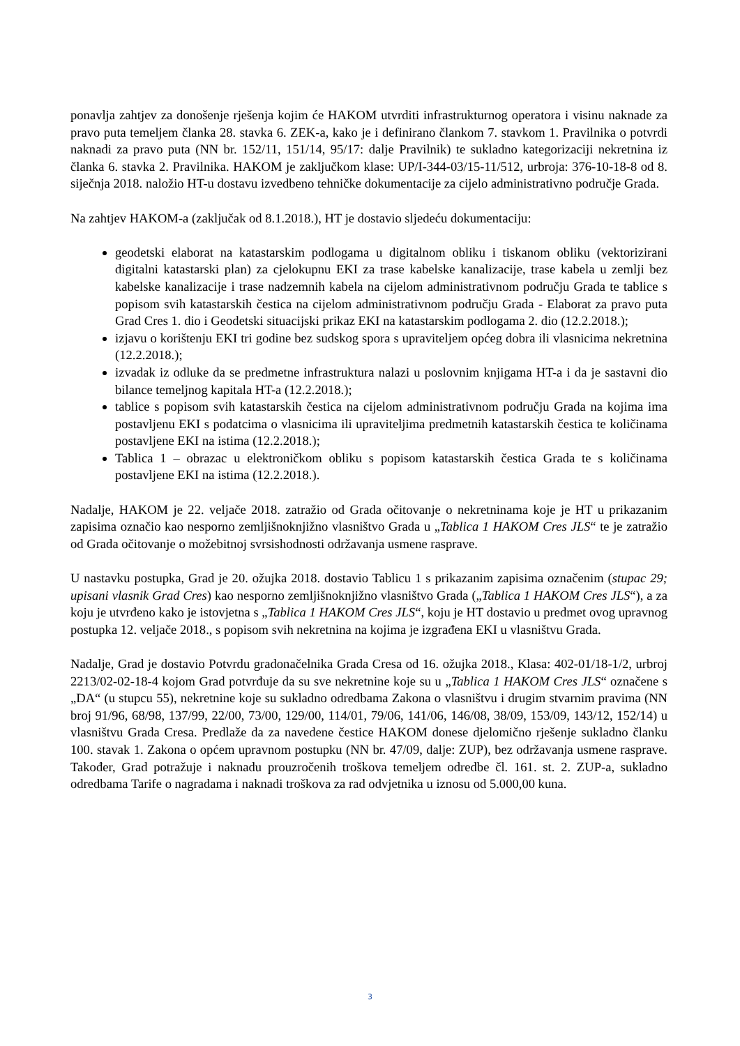ponavlja zahtjev za donošenje rješenja kojim će HAKOM utvrditi infrastrukturnog operatora i visinu naknade za pravo puta temeljem članka 28. stavka 6. ZEK-a, kako je i definirano člankom 7. stavkom 1. Pravilnika o potvrdi naknadi za pravo puta (NN br. 152/11, 151/14, 95/17: dalje Pravilnik) te sukladno kategorizaciji nekretnina iz članka 6. stavka 2. Pravilnika. HAKOM je zaključkom klase: UP/I-344-03/15-11/512, urbroja: 376-10-18-8 od 8. siječnja 2018. naložio HT-u dostavu izvedbeno tehničke dokumentacije za cijelo administrativno područje Grada.
Na zahtjev HAKOM-a (zaključak od 8.1.2018.), HT je dostavio sljedeću dokumentaciju:
geodetski elaborat na katastarskim podlogama u digitalnom obliku i tiskanom obliku (vektorizirani digitalni katastarski plan) za cjelokupnu EKI za trase kabelske kanalizacije, trase kabela u zemlji bez kabelske kanalizacije i trase nadzemnih kabela na cijelom administrativnom području Grada te tablice s popisom svih katastarskih čestica na cijelom administrativnom području Grada - Elaborat za pravo puta Grad Cres 1. dio i Geodetski situacijski prikaz EKI na katastarskim podlogama 2. dio (12.2.2018.);
izjavu o korištenju EKI tri godine bez sudskog spora s upraviteljem općeg dobra ili vlasnicima nekretnina (12.2.2018.);
izvadak iz odluke da se predmetne infrastruktura nalazi u poslovnim knjigama HT-a i da je sastavni dio bilance temeljnog kapitala HT-a (12.2.2018.);
tablice s popisom svih katastarskih čestica na cijelom administrativnom području Grada na kojima ima postavljenu EKI s podatcima o vlasnicima ili upraviteljima predmetnih katastarskih čestica te količinama postavljene EKI na istima (12.2.2018.);
Tablica 1 – obrazac u elektroničkom obliku s popisom katastarskih čestica Grada te s količinama postavljene EKI na istima (12.2.2018.).
Nadalje, HAKOM je 22. veljače 2018. zatražio od Grada očitovanje o nekretninama koje je HT u prikazanim zapisima označio kao nesporno zemljišnoknjižno vlasništvo Grada u „Tablica 1 HAKOM Cres JLS“ te je zatražio od Grada očitovanje o možebitnoj svrsishodnosti održavanja usmene rasprave.
U nastavku postupka, Grad je 20. ožujka 2018. dostavio Tablicu 1 s prikazanim zapisima označenim (stupac 29; upisani vlasnik Grad Cres) kao nesporno zemljišnoknjižno vlasništvo Grada („Tablica 1 HAKOM Cres JLS“), a za koju je utvrđeno kako je istovjetna s „Tablica 1 HAKOM Cres JLS“, koju je HT dostavio u predmet ovog upravnog postupka 12. veljače 2018., s popisom svih nekretnina na kojima je izgrađena EKI u vlasništvu Grada.
Nadalje, Grad je dostavio Potvrdu gradonačelnika Grada Cresa od 16. ožujka 2018., Klasa: 402-01/18-1/2, urbroj 2213/02-02-18-4 kojom Grad potvrđuje da su sve nekretnine koje su u „Tablica 1 HAKOM Cres JLS“ označene s „DA“ (u stupcu 55), nekretnine koje su sukladno odredbama Zakona o vlasništvu i drugim stvarnim pravima (NN broj 91/96, 68/98, 137/99, 22/00, 73/00, 129/00, 114/01, 79/06, 141/06, 146/08, 38/09, 153/09, 143/12, 152/14) u vlasništvu Grada Cresa. Predlaže da za navedene čestice HAKOM donese djelomično rješenje sukladno članku 100. stavak 1. Zakona o općem upravnom postupku (NN br. 47/09, dalje: ZUP), bez održavanja usmene rasprave. Također, Grad potražuje i naknadu prouzročenih troškova temeljem odredbe čl. 161. st. 2. ZUP-a, sukladno odredbama Tarife o nagradama i naknadi troškova za rad odvjetnika u iznosu od 5.000,00 kuna.
3